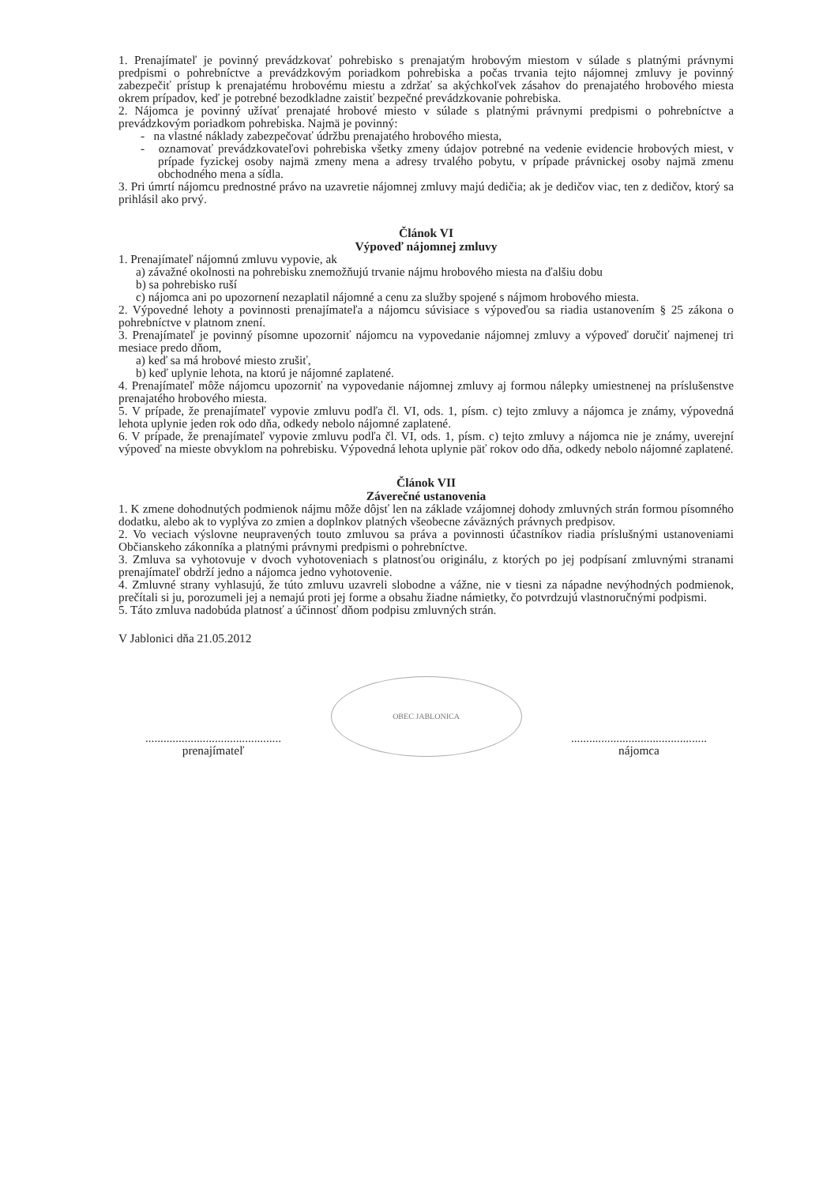1. Prenajímateľ je povinný prevádzkovať pohrebisko s prenajatým hrobovým miestom v súlade s platnými právnymi predpismi o pohrebníctve a prevádzkovým poriadkom pohrebiska a počas trvania tejto nájomnej zmluvy je povinný zabezpečiť prístup k prenajatému hrobovému miestu a zdržať sa akýchkoľvek zásahov do prenajatého hrobového miesta okrem prípadov, keď je potrebné bezodkladne zaistiť bezpečné prevádzkovanie pohrebiska.
2. Nájomca je povinný užívať prenajaté hrobové miesto v súlade s platnými právnymi predpismi o pohrebníctve a prevádzkovým poriadkom pohrebiska. Najmä je povinný:
- na vlastné náklady zabezpečovať údržbu prenajatého hrobového miesta,
- oznamovať prevádzkovateľovi pohrebiska všetky zmeny údajov potrebné na vedenie evidencie hrobových miest, v prípade fyzickej osoby najmä zmeny mena a adresy trvalého pobytu, v prípade právnickej osoby najmä zmenu obchodného mena a sídla.
3. Pri úmrtí nájomcu prednostné právo na uzavretie nájomnej zmluvy majú dedičia; ak je dedičov viac, ten z dedičov, ktorý sa prihlásil ako prvý.
Článok VI
Výpoveď nájomnej zmluvy
1. Prenajímateľ nájomnú zmluvu vypovie, ak
a) závažné okolnosti na pohrebisku znemožňujú trvanie nájmu hrobového miesta na ďalšiu dobu
b) sa pohrebisko ruší
c) nájomca ani po upozornení nezaplatil nájomné a cenu za služby spojené s nájmom hrobového miesta.
2. Výpovedné lehoty a povinnosti prenajímateľa a nájomcu súvisiace s výpoveďou sa riadia ustanovením § 25 zákona o pohrebníctve v platnom znení.
3. Prenajímateľ je povinný písomne upozorniť nájomcu na vypovedanie nájomnej zmluvy a výpoveď doručiť najmenej tri mesiace predo dňom,
a) keď sa má hrobové miesto zrušiť,
b) keď uplynie lehota, na ktorú je nájomné zaplatené.
4. Prenajímateľ môže nájomcu upozorniť na vypovedanie nájomnej zmluvy aj formou nálepky umiestnenej na príslušenstve prenajatého hrobového miesta.
5. V prípade, že prenajímateľ vypovie zmluvu podľa čl. VI, ods. 1, písm. c) tejto zmluvy a nájomca je známy, výpovedná lehota uplynie jeden rok odo dňa, odkedy nebolo nájomné zaplatené.
6. V prípade, že prenajímateľ vypovie zmluvu podľa čl. VI, ods. 1, písm. c) tejto zmluvy a nájomca nie je známy, uverejní výpoveď na mieste obvyklom na pohrebisku. Výpovedná lehota uplynie päť rokov odo dňa, odkedy nebolo nájomné zaplatené.
Článok VII
Záverečné ustanovenia
1. K zmene dohodnutých podmienok nájmu môže dôjsť len na základe vzájomnej dohody zmluvných strán formou písomného dodatku, alebo ak to vyplýva zo zmien a doplnkov platných všeobecne záväzných právnych predpisov.
2. Vo veciach výslovne neupravených touto zmluvou sa práva a povinnosti účastníkov riadia príslušnými ustanoveniami Občianskeho zákonníka a platnými právnymi predpismi o pohrebníctve.
3. Zmluva sa vyhotovuje v dvoch vyhotoveniach s platnosťou originálu, z ktorých po jej podpísaní zmluvnými stranami prenajímateľ obdrží jedno a nájomca jedno vyhotovenie.
4. Zmluvné strany vyhlasujú, že túto zmluvu uzavreli slobodne a vážne, nie v tiesni za nápadne nevýhodných podmienok, prečítali si ju, porozumeli jej a nemajú proti jej forme a obsahu žiadne námietky, čo potvrdzujú vlastnoručnými podpismi.
5. Táto zmluva nadobúda platnosť a účinnosť dňom podpisu zmluvných strán.
V Jablonici dňa 21.05.2012
.............................................
prenajímateľ
OBEC JABLONICA
.............................................
nájomca